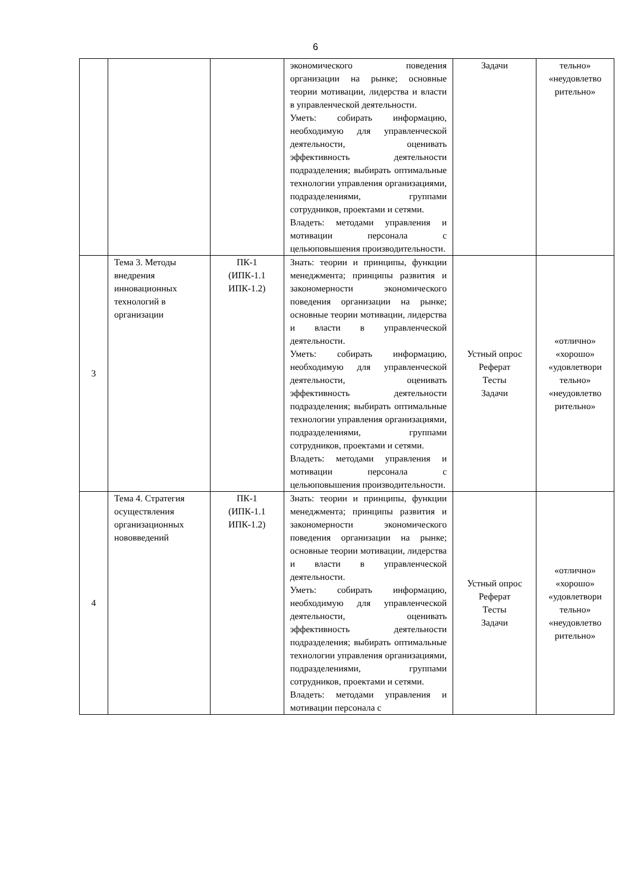6
| | | | экономического поведения организации на рынке; основные теории мотивации, лидерства и власти в управленческой деятельности. Уметь: собирать информацию, необходимую для управленческой деятельности, оценивать эффективность деятельности подразделения; выбирать оптимальные технологии управления организациями, подразделениями, группами сотрудников, проектами и сетями. Владеть: методами управления и мотивации персонала с цельюповышения производительности. | Задачи | тельно» «неудовлетво рительно» |
| 3 | Тема 3. Методы внедрения инновационных технологий в организации | ПК-1 (ИПК-1.1 ИПК-1.2) | Знать: теории и принципы, функции менеджмента; принципы развития и закономерности экономического поведения организации на рынке; основные теории мотивации, лидерства и власти в управленческой деятельности. Уметь: собирать информацию, необходимую для управленческой деятельности, оценивать эффективность деятельности подразделения; выбирать оптимальные технологии управления организациями, подразделениями, группами сотрудников, проектами и сетями. Владеть: методами управления и мотивации персонала с цельюповышения производительности. | Устный опрос Реферат Тесты Задачи | «отлично» «хорошо» «удовлетвори тельно» «неудовлетво рительно» |
| 4 | Тема 4. Стратегия осуществления организационных нововведений | ПК-1 (ИПК-1.1 ИПК-1.2) | Знать: теории и принципы, функции менеджмента; принципы развития и закономерности экономического поведения организации на рынке; основные теории мотивации, лидерства и власти в управленческой деятельности. Уметь: собирать информацию, необходимую для управленческой деятельности, оценивать эффективность деятельности подразделения; выбирать оптимальные технологии управления организациями, подразделениями, группами сотрудников, проектами и сетями. Владеть: методами управления и мотивации персонала с | Устный опрос Реферат Тесты Задачи | «отлично» «хорошо» «удовлетвори тельно» «неудовлетво рительно» |